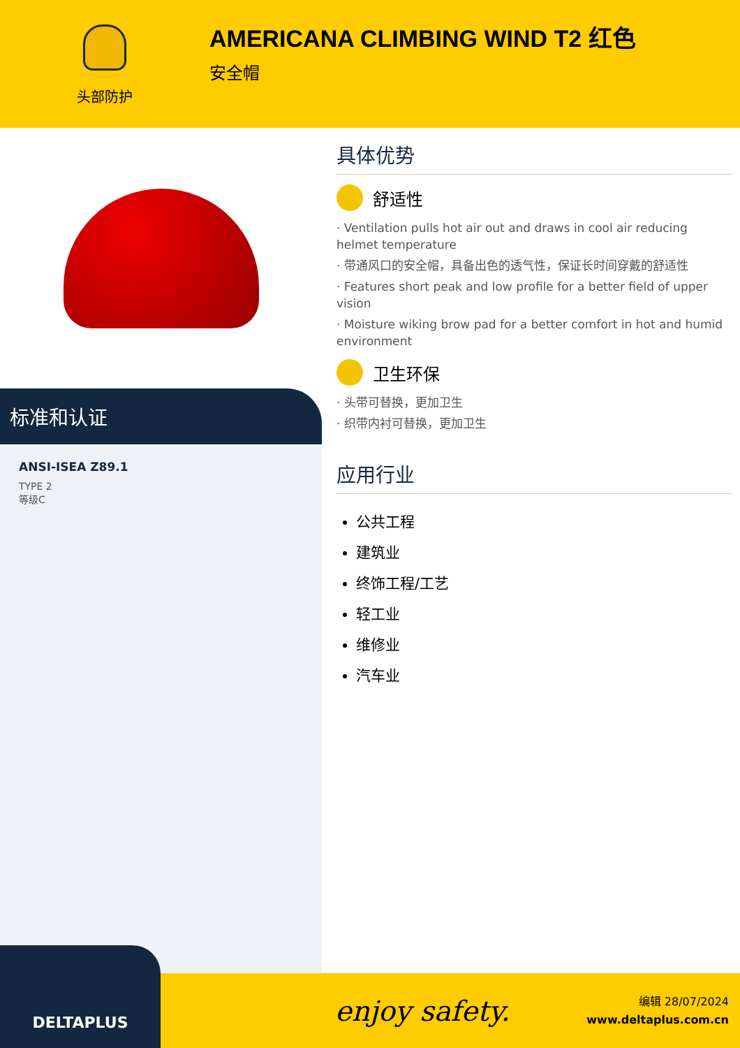头部防护
AMERICANA CLIMBING WIND T2 红色
安全帽
标准和认证
ANSI-ISEA Z89.1
TYPE 2
等级C
具体优势
舒适性
· Ventilation pulls hot air out and draws in cool air reducing helmet temperature
· 带通风口的安全帽，具备出色的透气性，保证长时间穿戴的舒适性
· Features short peak and low profile for a better field of upper vision
· Moisture wiking brow pad for a better comfort in hot and humid environment
卫生环保
· 头带可替换，更加卫生
· 织带内衬可替换，更加卫生
应用行业
公共工程
建筑业
终饰工程/工艺
轻工业
维修业
汽车业
DELTAPLUS
enjoy safety.
编辑 28/07/2024
www.deltaplus.com.cn